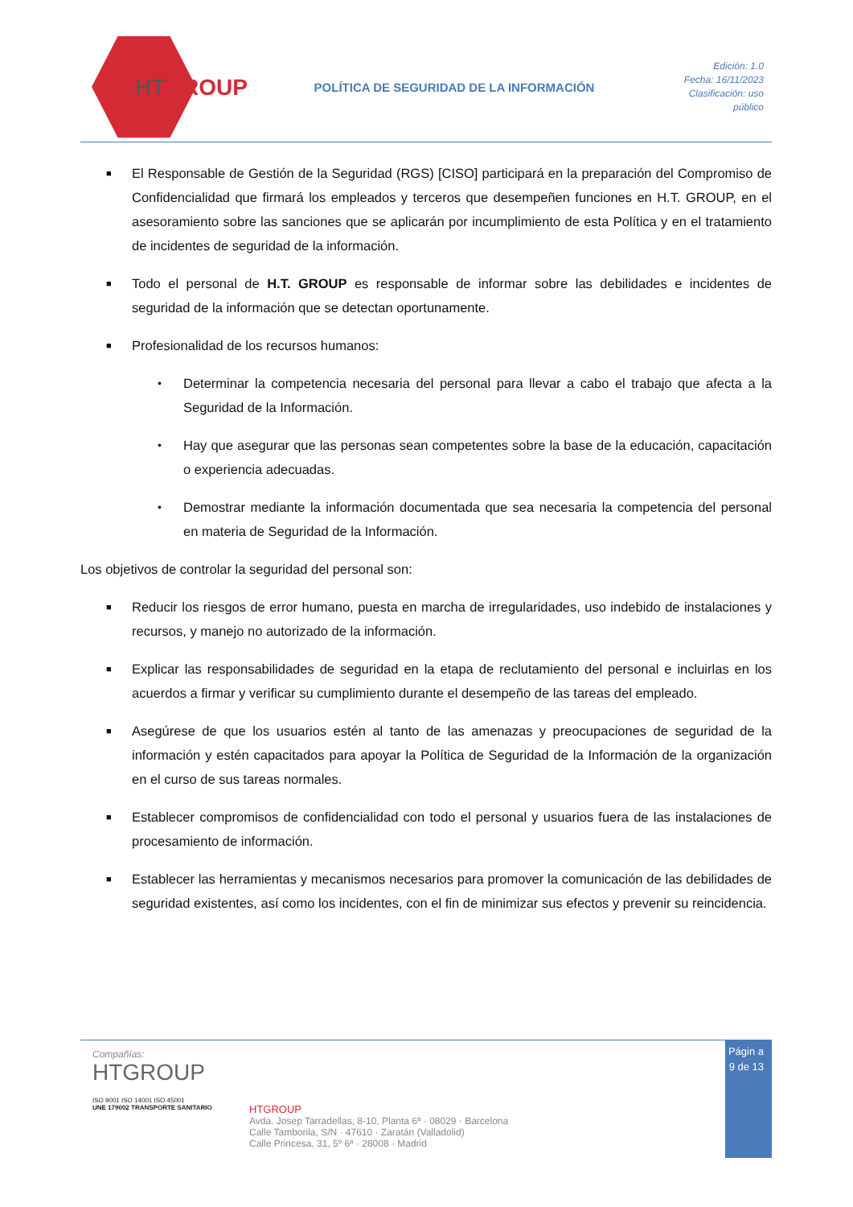HTGROUP
POLÍTICA DE SEGURIDAD DE LA INFORMACIÓN
Edición: 1.0
Fecha: 16/11/2023
Clasificación: uso público
■
El Responsable de Gestión de la Seguridad (RGS) [CISO] participará en la preparación del Compromiso de Confidencialidad que firmará los empleados y terceros que desempeñen funciones en H.T. GROUP, en el asesoramiento sobre las sanciones que se aplicarán por incumplimiento de esta Política y en el tratamiento de incidentes de seguridad de la información.
■
Todo el personal de H.T. GROUP es responsable de informar sobre las debilidades e incidentes de seguridad de la información que se detectan oportunamente.
■
Profesionalidad de los recursos humanos:
•
Determinar la competencia necesaria del personal para llevar a cabo el trabajo que afecta a la Seguridad de la Información.
•
Hay que asegurar que las personas sean competentes sobre la base de la educación, capacitación o experiencia adecuadas.
•
Demostrar mediante la información documentada que sea necesaria la competencia del personal en materia de Seguridad de la Información.
Los objetivos de controlar la seguridad del personal son:
■
Reducir los riesgos de error humano, puesta en marcha de irregularidades, uso indebido de instalaciones y recursos, y manejo no autorizado de la información.
■
Explicar las responsabilidades de seguridad en la etapa de reclutamiento del personal e incluirlas en los acuerdos a firmar y verificar su cumplimiento durante el desempeño de las tareas del empleado.
■
Asegúrese de que los usuarios estén al tanto de las amenazas y preocupaciones de seguridad de la información y estén capacitados para apoyar la Política de Seguridad de la Información de la organización en el curso de sus tareas normales.
■
Establecer compromisos de confidencialidad con todo el personal y usuarios fuera de las instalaciones de procesamiento de información.
■
Establecer las herramientas y mecanismos necesarios para promover la comunicación de las debilidades de seguridad existentes, así como los incidentes, con el fin de minimizar sus efectos y prevenir su reincidencia.
Compañías:
HTGROUP
ISO 9001 ISO 14001 ISO 45001
UNE 179002 TRANSPORTE SANITARIO
HTGROUP
Avda. Josep Tarradellas, 8-10, Planta 6ª · 08029 · Barcelona
Calle Tamborila, S/N · 47610 · Zaratán (Valladolid)
Calle Princesa, 31, 5º 6ª · 28008 · Madrid
Págin a 9 de 13